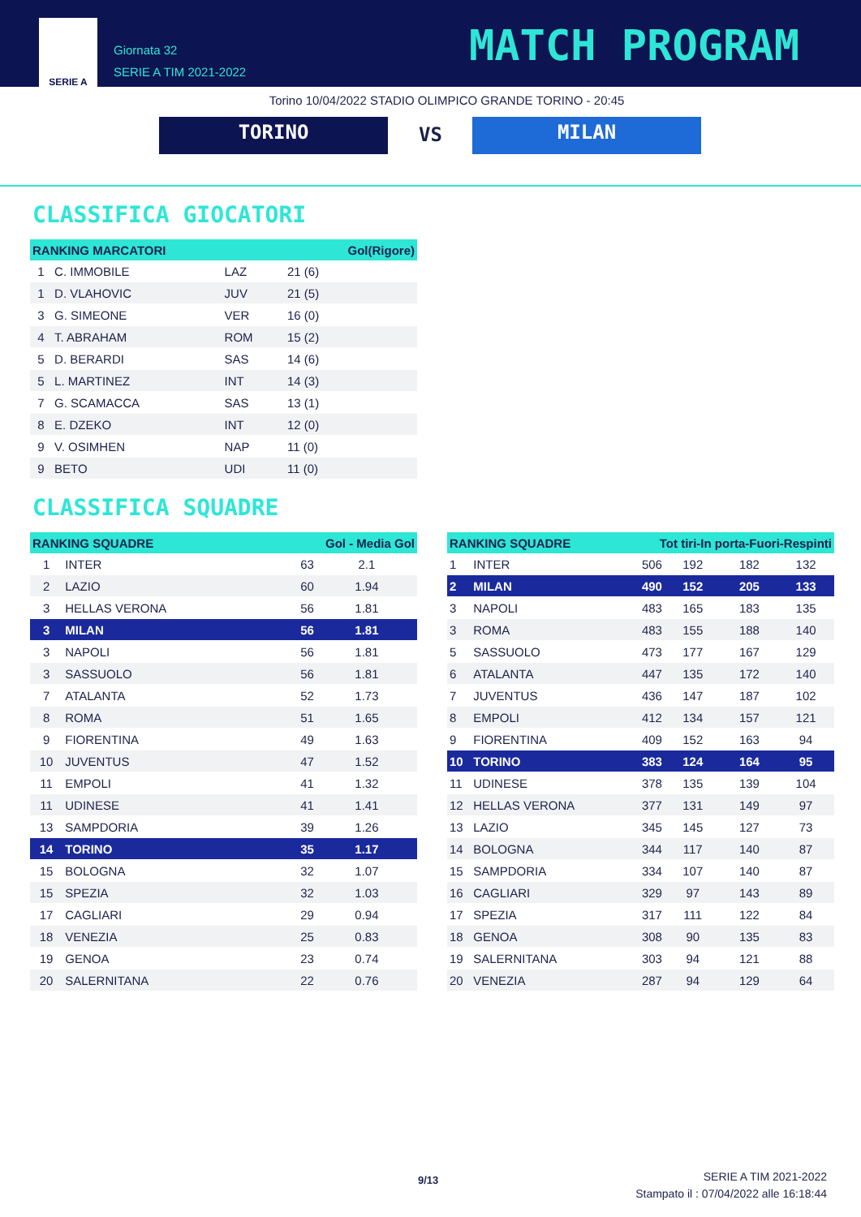SERIE A
Giornata 32
SERIE A TIM 2021-2022
MATCH PROGRAM
Torino 10/04/2022 STADIO OLIMPICO GRANDE TORINO - 20:45
TORINO VS MILAN
CLASSIFICA GIOCATORI
| RANKING MARCATORI | | | Gol(Rigore) |
| --- | --- | --- | --- |
| 1 | C. IMMOBILE | LAZ | 21 (6) |
| 1 | D. VLAHOVIC | JUV | 21 (5) |
| 3 | G. SIMEONE | VER | 16 (0) |
| 4 | T. ABRAHAM | ROM | 15 (2) |
| 5 | D. BERARDI | SAS | 14 (6) |
| 5 | L. MARTINEZ | INT | 14 (3) |
| 7 | G. SCAMACCA | SAS | 13 (1) |
| 8 | E. DZEKO | INT | 12 (0) |
| 9 | V. OSIMHEN | NAP | 11 (0) |
| 9 | BETO | UDI | 11 (0) |
CLASSIFICA SQUADRE
| RANKING SQUADRE | | Gol - Media Gol | |
| --- | --- | --- | --- |
| 1 | INTER | 63 | 2.1 |
| 2 | LAZIO | 60 | 1.94 |
| 3 | HELLAS VERONA | 56 | 1.81 |
| 3 | MILAN | 56 | 1.81 |
| 3 | NAPOLI | 56 | 1.81 |
| 3 | SASSUOLO | 56 | 1.81 |
| 7 | ATALANTA | 52 | 1.73 |
| 8 | ROMA | 51 | 1.65 |
| 9 | FIORENTINA | 49 | 1.63 |
| 10 | JUVENTUS | 47 | 1.52 |
| 11 | EMPOLI | 41 | 1.32 |
| 11 | UDINESE | 41 | 1.41 |
| 13 | SAMPDORIA | 39 | 1.26 |
| 14 | TORINO | 35 | 1.17 |
| 15 | BOLOGNA | 32 | 1.07 |
| 15 | SPEZIA | 32 | 1.03 |
| 17 | CAGLIARI | 29 | 0.94 |
| 18 | VENEZIA | 25 | 0.83 |
| 19 | GENOA | 23 | 0.74 |
| 20 | SALERNITANA | 22 | 0.76 |
| RANKING SQUADRE | | Tot tiri-In porta-Fuori-Respinti | | | |
| --- | --- | --- | --- | --- | --- |
| 1 | INTER | 506 | 192 | 182 | 132 |
| 2 | MILAN | 490 | 152 | 205 | 133 |
| 3 | NAPOLI | 483 | 165 | 183 | 135 |
| 3 | ROMA | 483 | 155 | 188 | 140 |
| 5 | SASSUOLO | 473 | 177 | 167 | 129 |
| 6 | ATALANTA | 447 | 135 | 172 | 140 |
| 7 | JUVENTUS | 436 | 147 | 187 | 102 |
| 8 | EMPOLI | 412 | 134 | 157 | 121 |
| 9 | FIORENTINA | 409 | 152 | 163 | 94 |
| 10 | TORINO | 383 | 124 | 164 | 95 |
| 11 | UDINESE | 378 | 135 | 139 | 104 |
| 12 | HELLAS VERONA | 377 | 131 | 149 | 97 |
| 13 | LAZIO | 345 | 145 | 127 | 73 |
| 14 | BOLOGNA | 344 | 117 | 140 | 87 |
| 15 | SAMPDORIA | 334 | 107 | 140 | 87 |
| 16 | CAGLIARI | 329 | 97 | 143 | 89 |
| 17 | SPEZIA | 317 | 111 | 122 | 84 |
| 18 | GENOA | 308 | 90 | 135 | 83 |
| 19 | SALERNITANA | 303 | 94 | 121 | 88 |
| 20 | VENEZIA | 287 | 94 | 129 | 64 |
9/13
SERIE A TIM 2021-2022
Stampato il : 07/04/2022 alle 16:18:44